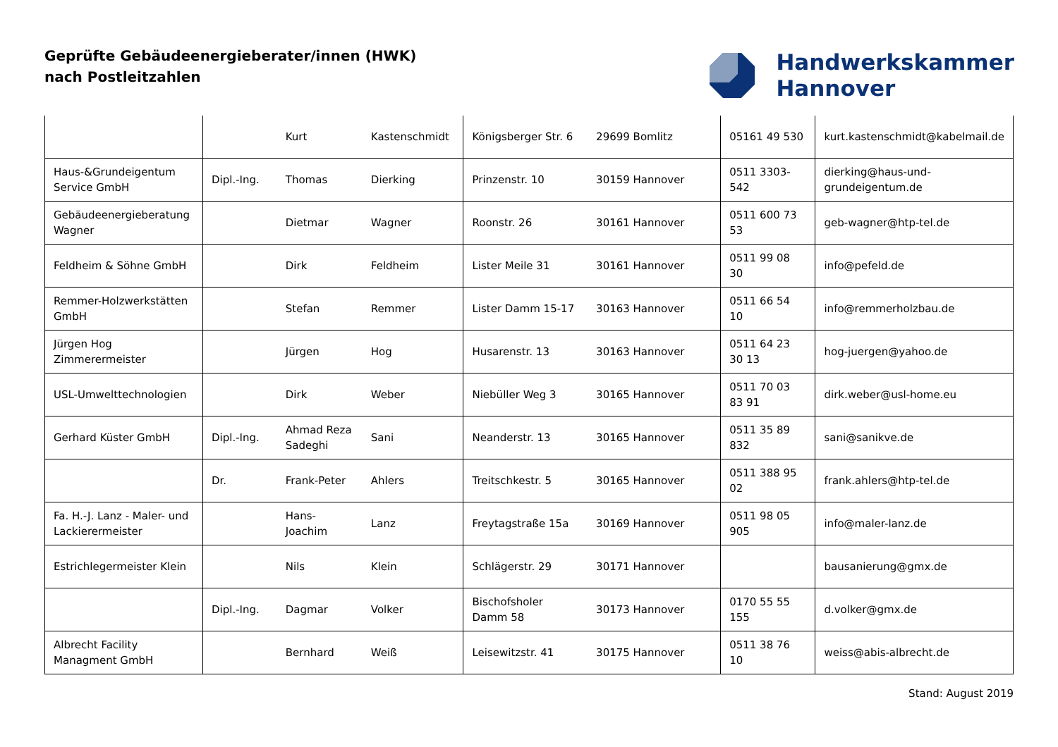Geprüfte Gebäudeenergieberater/innen (HWK)
nach Postleitzahlen
Handwerkskammer
Hannover
| | | Kurt | Kastenschmidt | Königsberger Str. 6 | 29699 Bomlitz | 05161 49 530 | kurt.kastenschmidt@kabelmail.de |
| Haus-&Grundeigentum Service GmbH | Dipl.-Ing. | Thomas | Dierking | Prinzenstr. 10 | 30159 Hannover | 0511 3303-542 | dierking@haus-und-grundeigentum.de |
| Gebäudeenergieberatung Wagner | | Dietmar | Wagner | Roonstr. 26 | 30161 Hannover | 0511 600 73 53 | geb-wagner@htp-tel.de |
| Feldheim & Söhne GmbH | | Dirk | Feldheim | Lister Meile 31 | 30161 Hannover | 0511 99 08 30 | info@pefeld.de |
| Remmer-Holzwerkstätten GmbH | | Stefan | Remmer | Lister Damm 15-17 | 30163 Hannover | 0511 66 54 10 | info@remmerholzbau.de |
| Jürgen Hog Zimmerermeister | | Jürgen | Hog | Husarenstr. 13 | 30163 Hannover | 0511 64 23 30 13 | hog-juergen@yahoo.de |
| USL-Umwelttechnologien | | Dirk | Weber | Niebüller Weg 3 | 30165 Hannover | 0511 70 03 83 91 | dirk.weber@usl-home.eu |
| Gerhard Küster GmbH | Dipl.-Ing. | Ahmad Reza Sadeghi | Sani | Neanderstr. 13 | 30165 Hannover | 0511 35 89 832 | sani@sanikve.de |
| | Dr. | Frank-Peter | Ahlers | Treitschkestr. 5 | 30165 Hannover | 0511 388 95 02 | frank.ahlers@htp-tel.de |
| Fa. H.-J. Lanz - Maler- und Lackierermeister | | Hans-Joachim | Lanz | Freytagstraße 15a | 30169 Hannover | 0511 98 05 905 | info@maler-lanz.de |
| Estrichlegermeister Klein | | Nils | Klein | Schlägerstr. 29 | 30171 Hannover | | bausanierung@gmx.de |
| | Dipl.-Ing. | Dagmar | Volker | Bischofsholer Damm 58 | 30173 Hannover | 0170 55 55 155 | d.volker@gmx.de |
| Albrecht Facility Managment GmbH | | Bernhard | Weiß | Leisewitzstr. 41 | 30175 Hannover | 0511 38 76 10 | weiss@abis-albrecht.de |
Stand: August 2019